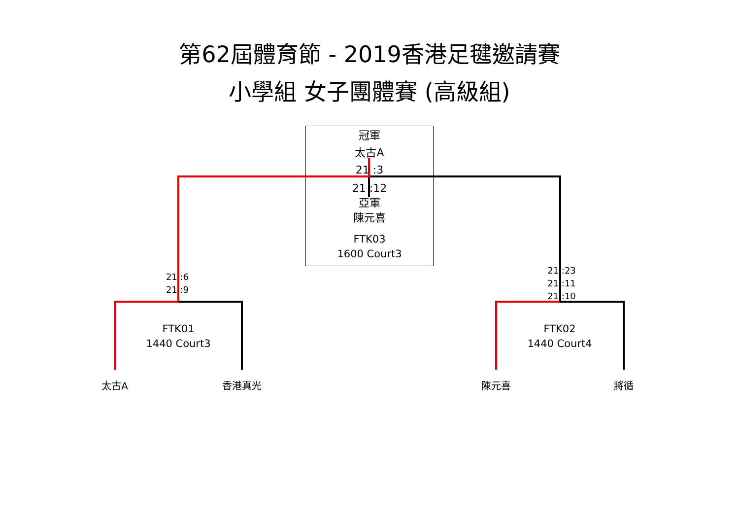第62屆體育節 - 2019香港足毽邀請賽
小學組 女子團體賽 (高級組)
冠軍
太古A
21 :3
21 :12
亞軍
陳元喜
FTK03
1600 Court3
21 :6
21 :9
21 :23
21 :11
21 :10
FTK01
1440 Court3
FTK02
1440 Court4
太古A 香港真光 陳元喜 將循